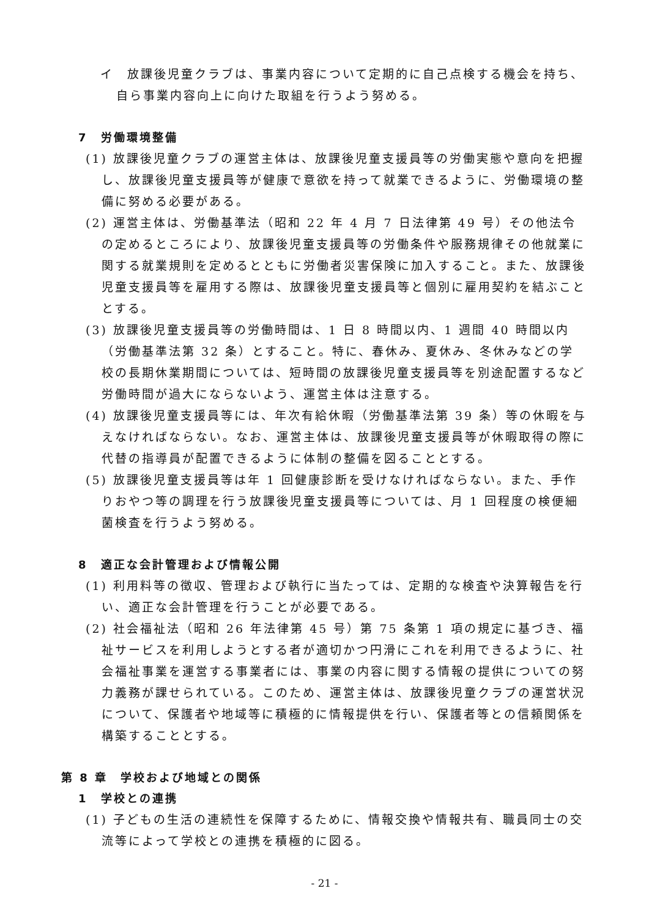イ　放課後児童クラブは、事業内容について定期的に自己点検する機会を持ち、自ら事業内容向上に向けた取組を行うよう努める。
7　労働環境整備
(1) 放課後児童クラブの運営主体は、放課後児童支援員等の労働実態や意向を把握し、放課後児童支援員等が健康で意欲を持って就業できるように、労働環境の整備に努める必要がある。
(2) 運営主体は、労働基準法（昭和 22 年 4 月 7 日法律第 49 号）その他法令の定めるところにより、放課後児童支援員等の労働条件や服務規律その他就業に関する就業規則を定めるとともに労働者災害保険に加入すること。また、放課後児童支援員等を雇用する際は、放課後児童支援員等と個別に雇用契約を結ぶこととする。
(3) 放課後児童支援員等の労働時間は、1 日 8 時間以内、1 週間 40 時間以内（労働基準法第 32 条）とすること。特に、春休み、夏休み、冬休みなどの学校の長期休業期間については、短時間の放課後児童支援員等を別途配置するなど労働時間が過大にならないよう、運営主体は注意する。
(4) 放課後児童支援員等には、年次有給休暇（労働基準法第 39 条）等の休暇を与えなければならない。なお、運営主体は、放課後児童支援員等が休暇取得の際に代替の指導員が配置できるように体制の整備を図ることとする。
(5) 放課後児童支援員等は年 1 回健康診断を受けなければならない。また、手作りおやつ等の調理を行う放課後児童支援員等については、月 1 回程度の検便細菌検査を行うよう努める。
8　適正な会計管理および情報公開
(1) 利用料等の徴収、管理および執行に当たっては、定期的な検査や決算報告を行い、適正な会計管理を行うことが必要である。
(2) 社会福祉法（昭和 26 年法律第 45 号）第 75 条第 1 項の規定に基づき、福祉サービスを利用しようとする者が適切かつ円滑にこれを利用できるように、社会福祉事業を運営する事業者には、事業の内容に関する情報の提供についての努力義務が課せられている。このため、運営主体は、放課後児童クラブの運営状況について、保護者や地域等に積極的に情報提供を行い、保護者等との信頼関係を構築することとする。
第 8 章　学校および地域との関係
1　学校との連携
(1) 子どもの生活の連続性を保障するために、情報交換や情報共有、職員同士の交流等によって学校との連携を積極的に図る。
- 21 -